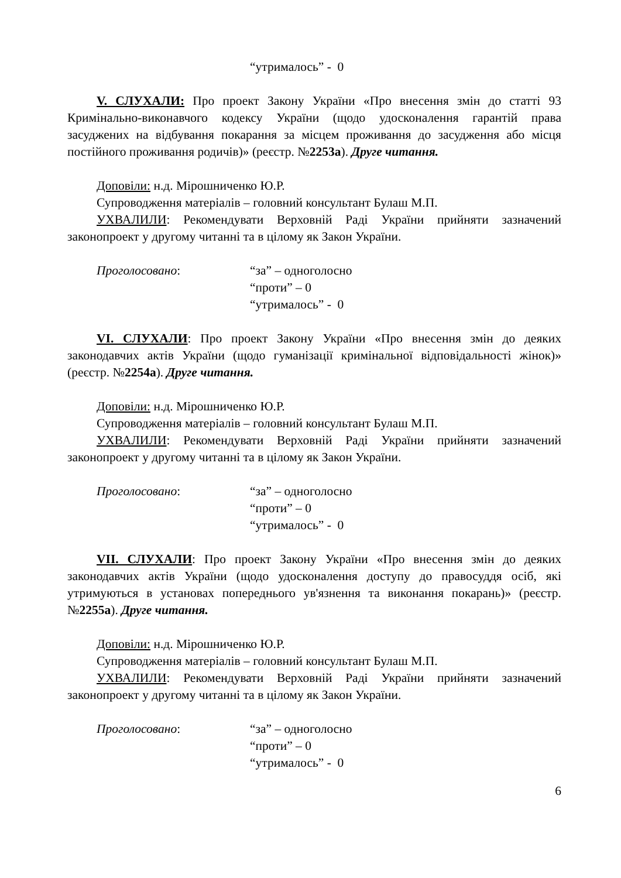“утрималось” - 0
V. СЛУХАЛИ: Про проект Закону України «Про внесення змін до статті 93 Кримінально-виконавчого кодексу України (щодо удосконалення гарантій права засуджених на відбування покарання за місцем проживання до засудження або місця постійного проживання родичів)» (реєстр. №2253а). Друге читання.
Доповіли: н.д. Мірошниченко Ю.Р.
Супроводження матеріалів – головний консультант Булаш М.П.
УХВАЛИЛИ: Рекомендувати Верховній Раді України прийняти зазначений законопроект у другому читанні та в цілому як Закон України.
Проголосовано: “за” – одноголосно
“проти” – 0
“утрималось” - 0
VI. СЛУХАЛИ: Про проект Закону України «Про внесення змін до деяких законодавчих актів України (щодо гуманізації кримінальної відповідальності жінок)» (реєстр. №2254а). Друге читання.
Доповіли: н.д. Мірошниченко Ю.Р.
Супроводження матеріалів – головний консультант Булаш М.П.
УХВАЛИЛИ: Рекомендувати Верховній Раді України прийняти зазначений законопроект у другому читанні та в цілому як Закон України.
Проголосовано: “за” – одноголосно
“проти” – 0
“утрималось” - 0
VII. СЛУХАЛИ: Про проект Закону України «Про внесення змін до деяких законодавчих актів України (щодо удосконалення доступу до правосуддя осіб, які утримуються в установах попереднього ув'язнення та виконання покарань)» (реєстр. №2255а). Друге читання.
Доповіли: н.д. Мірошниченко Ю.Р.
Супроводження матеріалів – головний консультант Булаш М.П.
УХВАЛИЛИ: Рекомендувати Верховній Раді України прийняти зазначений законопроект у другому читанні та в цілому як Закон України.
Проголосовано: “за” – одноголосно
“проти” – 0
“утрималось” - 0
6